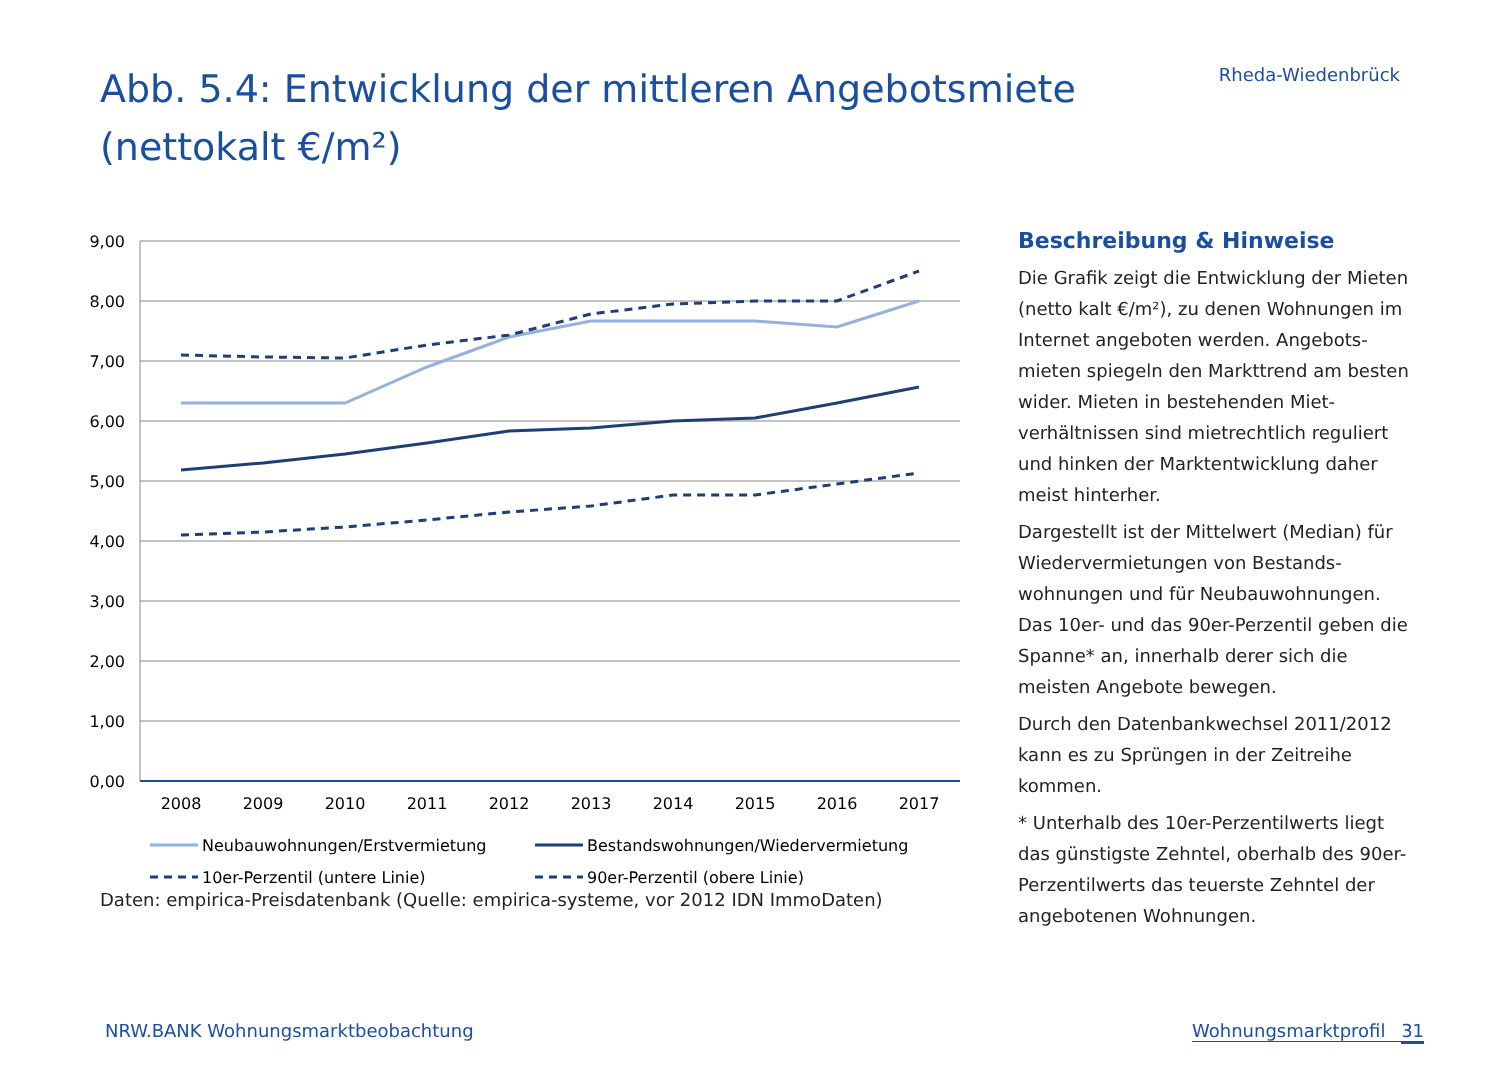Abb. 5.4: Entwicklung der mittleren Angebotsmiete (nettokalt €/m²)
Rheda-Wiedenbrück
9,00
8,00
7,00
6,00
5,00
4,00
3,00
2,00
1,00
0,00
2008
2009
2010
2011
2012
2013
2014
2015
2016
2017
Neubauwohnungen/Erstvermietung
Bestandswohnungen/Wiedervermietung
10er-Perzentil (untere Linie)
90er-Perzentil (obere Linie)
Daten: empirica-Preisdatenbank (Quelle: empirica-systeme, vor 2012 IDN ImmoDaten)
Beschreibung & Hinweise
Die Grafik zeigt die Entwicklung der Mieten (netto kalt €/m²), zu denen Wohnungen im Internet angeboten werden. Angebots-mieten spiegeln den Markttrend am besten wider. Mieten in bestehenden Miet-verhältnissen sind mietrechtlich reguliert und hinken der Marktentwicklung daher meist hinterher.
Dargestellt ist der Mittelwert (Median) für Wiedervermietungen von Bestands-wohnungen und für Neubauwohnungen. Das 10er- und das 90er-Perzentil geben die Spanne* an, innerhalb derer sich die meisten Angebote bewegen.
Durch den Datenbankwechsel 2011/2012 kann es zu Sprüngen in der Zeitreihe kommen.
* Unterhalb des 10er-Perzentilwerts liegt das günstigste Zehntel, oberhalb des 90er-Perzentilwerts das teuerste Zehntel der angebotenen Wohnungen.
NRW.BANK Wohnungsmarktbeobachtung
Wohnungsmarktprofil 31